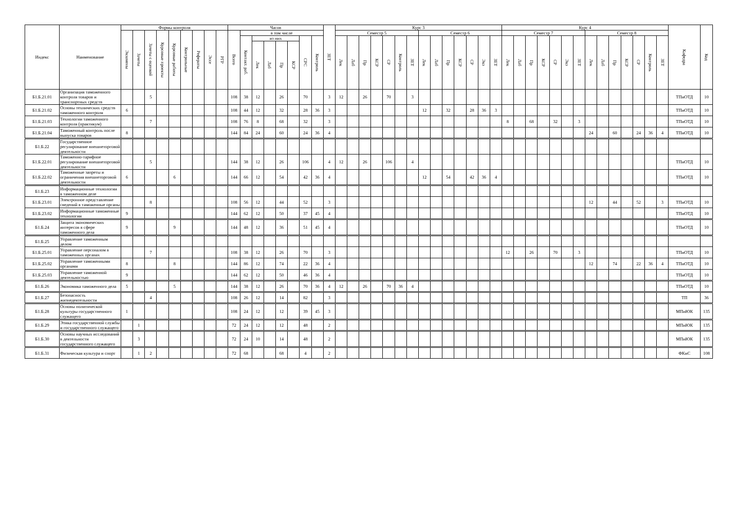| Индекс | Наименование | Формы контроля | | | | | | | | | Часов | | | | | | | | ЗЕТ | Курс 3 | | | | | | | | | | | | | | Курс 4 | | | | | | | | | | | | | | Кафедра | Код |
| --- | --- | --- | --- | --- | --- | --- | --- | --- | --- | --- | --- | --- | --- | --- | --- | --- | --- | --- | --- | --- | --- | --- | --- | --- | --- | --- | --- | --- | --- | --- | --- | --- | --- | --- | --- | --- | --- | --- | --- | --- | --- | --- | --- | --- | --- | --- | --- | --- | --- |
| | | Экзамены | Зачеты | Зачеты с оценкой | Курсовые проекты | Курсовые работы | Контрольные | Рефераты | Эссе | РГР | Всего | в том числе | | | | | | | | Семестр 5 | | | | | | | Семестр 6 | | | | | | | Семестр 7 | | | | | | | Семестр 8 | | | | | | | | |
| | | | | | | | | | | | | Контакт. раб. | из них | | | | СРС | Контроль | | Лек | Лаб | Пр | КСР | СР | Контроль | ЗЕТ | Лек | Лаб | Пр | КСР | СР | Экз | ЗЕТ | Лек | Лаб | Пр | КСР | СР | Экз | ЗЕТ | Лек | Лаб | Пр | КСР | СР | Контроль | ЗЕТ | | |
| | | | | | | | | | | | | | Лек | Лаб | Пр | КСР | | | | | | | | | | | | | | | | | | | | | | | | | | | | | | | | | |
| Б1.Б.21.01 | Организация таможенного контроля товаров и транспортных средств | | | 5 | | | | | | | 108 | 38 | 12 | | 26 | | 70 | | 3 | 12 | | 26 | | 70 | | 3 | | | | | | | | | | | | | | | | | | | | | | ТПиОТД | 10 |
| Б1.Б.21.02 | Основы технических средств таможенного контроля | 6 | | | | | | | | | 108 | 44 | 12 | | 32 | | 28 | 36 | 3 | | | | | | | | 12 | | 32 | | 28 | 36 | 3 | | | | | | | | | | | | | | | ТПиОТД | 10 |
| Б1.Б.21.03 | Технологии таможенного контроля (практикум) | | | 7 | | | | | | | 108 | 76 | 8 | | 68 | | 32 | | 3 | | | | | | | | | | | | | | | 8 | | 68 | | 32 | | 3 | | | | | | | | ТПиОТД | 10 |
| Б1.Б.21.04 | Таможенный контроль после выпуска товаров | 8 | | | | | | | | | 144 | 84 | 24 | | 60 | | 24 | 36 | 4 | | | | | | | | | | | | | | | | | | | | | | 24 | | 60 | | 24 | 36 | 4 | ТПиОТД | 10 |
| Б1.Б.22 | Государственное регулирование внешнеторговой деятельности | | | | | | | | | | | | | | | | | | | | | | | | | | | | | | | | | | | | | | | | | | | | | | | | |
| Б1.Б.22.01 | Таможенно-тарифное регулирование внешнеторговой деятельности | | | 5 | | | | | | | 144 | 38 | 12 | | 26 | | 106 | | 4 | 12 | | 26 | | 106 | | 4 | | | | | | | | | | | | | | | | | | | | | | ТПиОТД | 10 |
| Б1.Б.22.02 | Таможенные запреты и ограничения внешнеторговой деятельности | 6 | | | | 6 | | | | | 144 | 66 | 12 | | 54 | | 42 | 36 | 4 | | | | | | | | 12 | | 54 | | 42 | 36 | 4 | | | | | | | | | | | | | | | ТПиОТД | 10 |
| Б1.Б.23 | Информационные технологии в таможенном деле | | | | | | | | | | | | | | | | | | | | | | | | | | | | | | | | | | | | | | | | | | | | | | | | |
| Б1.Б.23.01 | Электронное представление сведений в таможенные органы | | | 8 | | | | | | | 108 | 56 | 12 | | 44 | | 52 | | 3 | | | | | | | | | | | | | | | | | | | | | | 12 | | 44 | | 52 | | 3 | ТПиОТД | 10 |
| Б1.Б.23.02 | Информационные таможенные технологии | 9 | | | | | | | | | 144 | 62 | 12 | | 50 | | 37 | 45 | 4 | | | | | | | | | | | | | | | | | | | | | | | | | | | | | ТПиОТД | 10 |
| Б1.Б.24 | Защита экономических интересов в сфере таможенного дела | 9 | | | | 9 | | | | | 144 | 48 | 12 | | 36 | | 51 | 45 | 4 | | | | | | | | | | | | | | | | | | | | | | | | | | | | | ТПиОТД | 10 |
| Б1.Б.25 | Управление таможенным делом | | | | | | | | | | | | | | | | | | | | | | | | | | | | | | | | | | | | | | | | | | | | | | | | |
| Б1.Б.25.01 | Управление персоналом в таможенных органах | | | 7 | | | | | | | 108 | 38 | 12 | | 26 | | 70 | | 3 | | | | | | | | | | | | | | | 12 | | 26 | | 70 | | 3 | | | | | | | | ТПиОТД | 10 |
| Б1.Б.25.02 | Управление таможенными органами | 8 | | | | 8 | | | | | 144 | 86 | 12 | | 74 | | 22 | 36 | 4 | | | | | | | | | | | | | | | | | | | | | | 12 | | 74 | | 22 | 36 | 4 | ТПиОТД | 10 |
| Б1.Б.25.03 | Управление таможенной деятельностью | 9 | | | | | | | | | 144 | 62 | 12 | | 50 | | 46 | 36 | 4 | | | | | | | | | | | | | | | | | | | | | | | | | | | | | ТПиОТД | 10 |
| Б1.Б.26 | Экономика таможенного дела | 5 | | | | 5 | | | | | 144 | 38 | 12 | | 26 | | 70 | 36 | 4 | 12 | | 26 | | 70 | 36 | 4 | | | | | | | | | | | | | | | | | | | | | | ТПиОТД | 10 |
| Б1.Б.27 | Безопасность жизнедеятельности | | | 4 | | | | | | | 108 | 26 | 12 | | 14 | | 82 | | 3 | | | | | | | | | | | | | | | | | | | | | | | | | | | | | ТП | 36 |
| Б1.Б.28 | Основы политической культуры государственного служащего | 1 | | | | | | | | | 108 | 24 | 12 | | 12 | | 39 | 45 | 3 | | | | | | | | | | | | | | | | | | | | | | | | | | | | | МПиЮК | 135 |
| Б1.Б.29 | Этика государственной службы и государственного служащего | | 1 | | | | | | | | 72 | 24 | 12 | | 12 | | 48 | | 2 | | | | | | | | | | | | | | | | | | | | | | | | | | | | | МПиЮК | 135 |
| Б1.Б.30 | Основы научных исследований в деятельности государственного служащего | | 3 | | | | | | | | 72 | 24 | 10 | | 14 | | 48 | | 2 | | | | | | | | | | | | | | | | | | | | | | | | | | | | | МПиЮК | 135 |
| Б1.Б.31 | Физическая культура и спорт | | 1 | 2 | | | | | | | 72 | 68 | | | 68 | | 4 | | 2 | | | | | | | | | | | | | | | | | | | | | | | | | | | | | ФКиС | 108 |